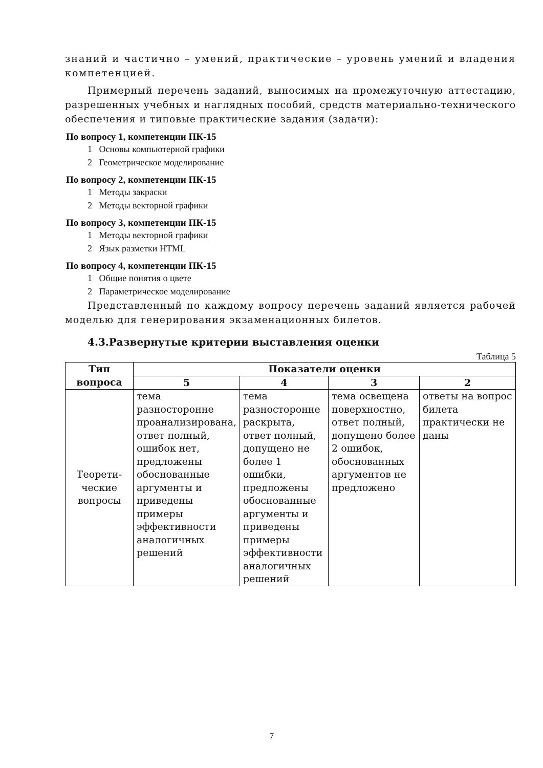знаний и частично – умений, практические – уровень умений и владения компетенцией.
Примерный перечень заданий, выносимых на промежуточную аттестацию, разрешенных учебных и наглядных пособий, средств материально-технического обеспечения и типовые практические задания (задачи):
По вопросу 1, компетенции ПК-15
1 Основы компьютерной графики
2 Геометрическое моделирование
По вопросу 2, компетенции ПК-15
1 Методы закраски
2 Методы векторной графики
По вопросу 3, компетенции ПК-15
1 Методы векторной графики
2 Язык разметки HTML
По вопросу 4, компетенции ПК-15
1 Общие понятия о цвете
2 Параметрическое моделирование
Представленный по каждому вопросу перечень заданий является рабочей моделью для генерирования экзаменационных билетов.
4.3.Развернутые критерии выставления оценки
Таблица 5
| Тип вопроса | Показатели оценки | | | |
| --- | --- | --- | --- | --- |
| | 5 | 4 | 3 | 2 |
| Теорети-ческие вопросы | тема разносторонне проанализирована, ответ полный, ошибок нет, предложены обоснованные аргументы и приведены примеры эффективности аналогичных решений | тема разносторонне раскрыта, ответ полный, допущено не более 1 ошибки, предложены обоснованные аргументы и приведены примеры эффективности аналогичных решений | тема освещена поверхностно, ответ полный, допущено более 2 ошибок, обоснованных аргументов не предложено | ответы на вопрос билета практически не даны |
7